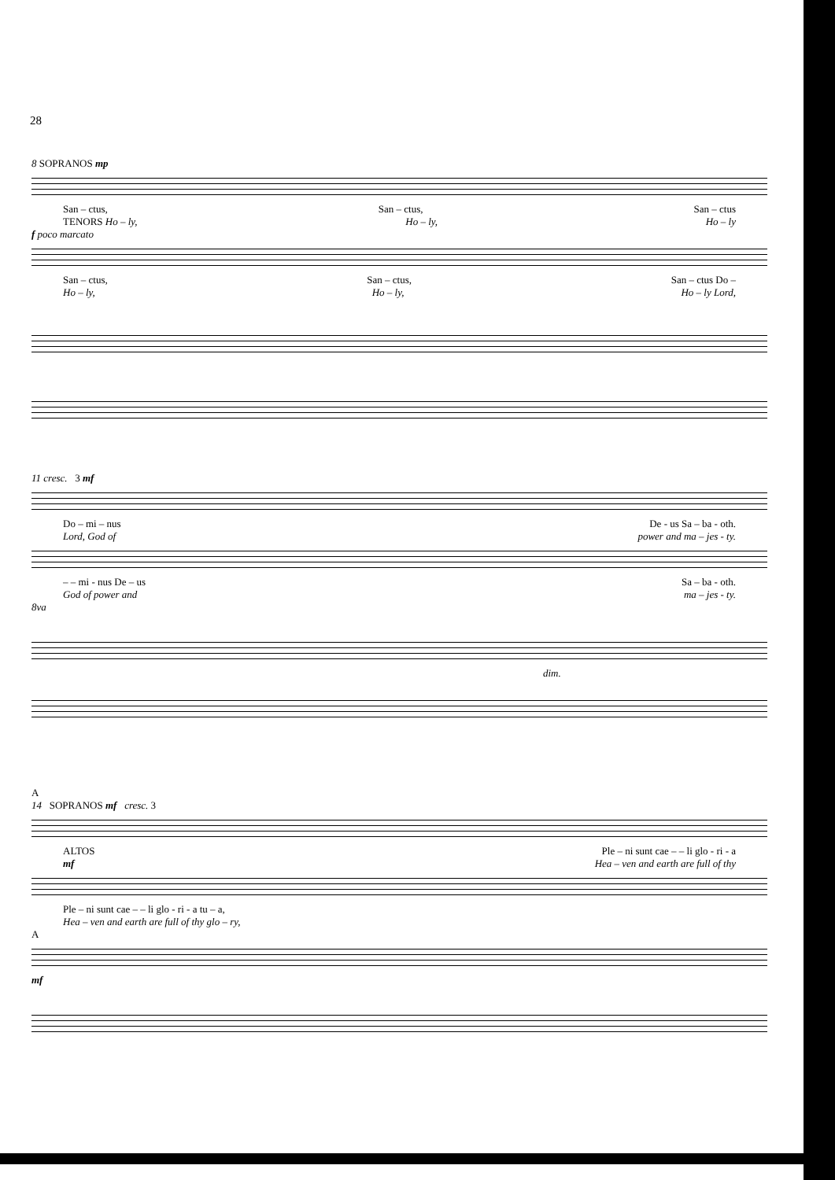28
8 SOPRANOS mp
San – ctus, San – ctus, San – ctus
TENORS Ho – ly, Ho – ly, Ho – ly
f poco marcato
San – ctus, San – ctus, San – ctus Do –
Ho – ly, Ho – ly, Ho – ly Lord,
11 cresc. 3 mf
Do – mi – nus De - us Sa – ba - oth.
Lord, God of power and ma – jes - ty.
– – mi - nus De – us Sa – ba - oth.
God of power and ma – jes - ty.
8va
dim.
A
14 SOPRANOS mf cresc. 3
ALTOS Ple – ni sunt cae – – li glo - ri - a
mf Hea – ven and earth are full of thy
Ple – ni sunt cae – – li glo - ri - a tu – a,
Hea – ven and earth are full of thy glo – ry,
A
mf